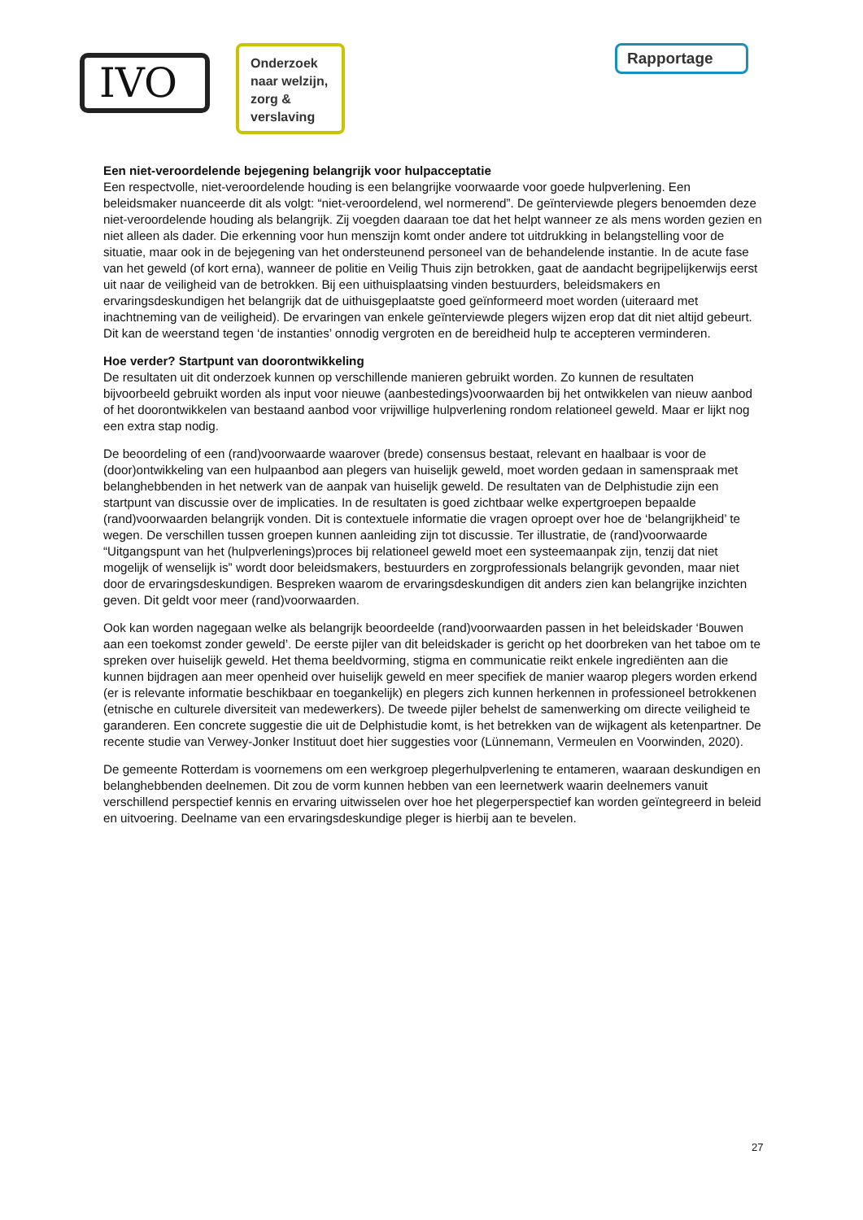IVO
Onderzoek naar welzijn, zorg & verslaving
Rapportage
Een niet-veroordelende bejegening belangrijk voor hulpacceptatie
Een respectvolle, niet-veroordelende houding is een belangrijke voorwaarde voor goede hulpverlening. Een beleidsmaker nuanceerde dit als volgt: “niet-veroordelend, wel normerend”. De geïnterviewde plegers benoemden deze niet-veroordelende houding als belangrijk. Zij voegden daaraan toe dat het helpt wanneer ze als mens worden gezien en niet alleen als dader. Die erkenning voor hun menszijn komt onder andere tot uitdrukking in belangstelling voor de situatie, maar ook in de bejegening van het ondersteunend personeel van de behandelende instantie. In de acute fase van het geweld (of kort erna), wanneer de politie en Veilig Thuis zijn betrokken, gaat de aandacht begrijpelijkerwijs eerst uit naar de veiligheid van de betrokken. Bij een uithuisplaatsing vinden bestuurders, beleidsmakers en ervaringsdeskundigen het belangrijk dat de uithuisgeplaatste goed geïnformeerd moet worden (uiteraard met inachtneming van de veiligheid). De ervaringen van enkele geïnterviewde plegers wijzen erop dat dit niet altijd gebeurt. Dit kan de weerstand tegen ‘de instanties’ onnodig vergroten en de bereidheid hulp te accepteren verminderen.
Hoe verder? Startpunt van doorontwikkeling
De resultaten uit dit onderzoek kunnen op verschillende manieren gebruikt worden. Zo kunnen de resultaten bijvoorbeeld gebruikt worden als input voor nieuwe (aanbestedings)voorwaarden bij het ontwikkelen van nieuw aanbod of het doorontwikkelen van bestaand aanbod voor vrijwillige hulpverlening rondom relationeel geweld. Maar er lijkt nog een extra stap nodig.
De beoordeling of een (rand)voorwaarde waarover (brede) consensus bestaat, relevant en haalbaar is voor de (door)ontwikkeling van een hulpaanbod aan plegers van huiselijk geweld, moet worden gedaan in samenspraak met belanghebbenden in het netwerk van de aanpak van huiselijk geweld. De resultaten van de Delphistudie zijn een startpunt van discussie over de implicaties. In de resultaten is goed zichtbaar welke expertgroepen bepaalde (rand)voorwaarden belangrijk vonden. Dit is contextuele informatie die vragen oproept over hoe de ‘belangrijkheid’ te wegen. De verschillen tussen groepen kunnen aanleiding zijn tot discussie. Ter illustratie, de (rand)voorwaarde “Uitgangspunt van het (hulpverlenings)proces bij relationeel geweld moet een systeemaanpak zijn, tenzij dat niet mogelijk of wenselijk is” wordt door beleidsmakers, bestuurders en zorgprofessionals belangrijk gevonden, maar niet door de ervaringsdeskundigen. Bespreken waarom de ervaringsdeskundigen dit anders zien kan belangrijke inzichten geven. Dit geldt voor meer (rand)voorwaarden.
Ook kan worden nagegaan welke als belangrijk beoordeelde (rand)voorwaarden passen in het beleidskader ‘Bouwen aan een toekomst zonder geweld’. De eerste pijler van dit beleidskader is gericht op het doorbreken van het taboe om te spreken over huiselijk geweld. Het thema beeldvorming, stigma en communicatie reikt enkele ingrediënten aan die kunnen bijdragen aan meer openheid over huiselijk geweld en meer specifiek de manier waarop plegers worden erkend (er is relevante informatie beschikbaar en toegankelijk) en plegers zich kunnen herkennen in professioneel betrokkenen (etnische en culturele diversiteit van medewerkers). De tweede pijler behelst de samenwerking om directe veiligheid te garanderen. Een concrete suggestie die uit de Delphistudie komt, is het betrekken van de wijkagent als ketenpartner. De recente studie van Verwey-Jonker Instituut doet hier suggesties voor (Lünnemann, Vermeulen en Voorwinden, 2020).
De gemeente Rotterdam is voornemens om een werkgroep plegerhulpverlening te entameren, waaraan deskundigen en belanghebbenden deelnemen. Dit zou de vorm kunnen hebben van een leernetwerk waarin deelnemers vanuit verschillend perspectief kennis en ervaring uitwisselen over hoe het plegerperspectief kan worden geïntegreerd in beleid en uitvoering. Deelname van een ervaringsdeskundige pleger is hierbij aan te bevelen.
27